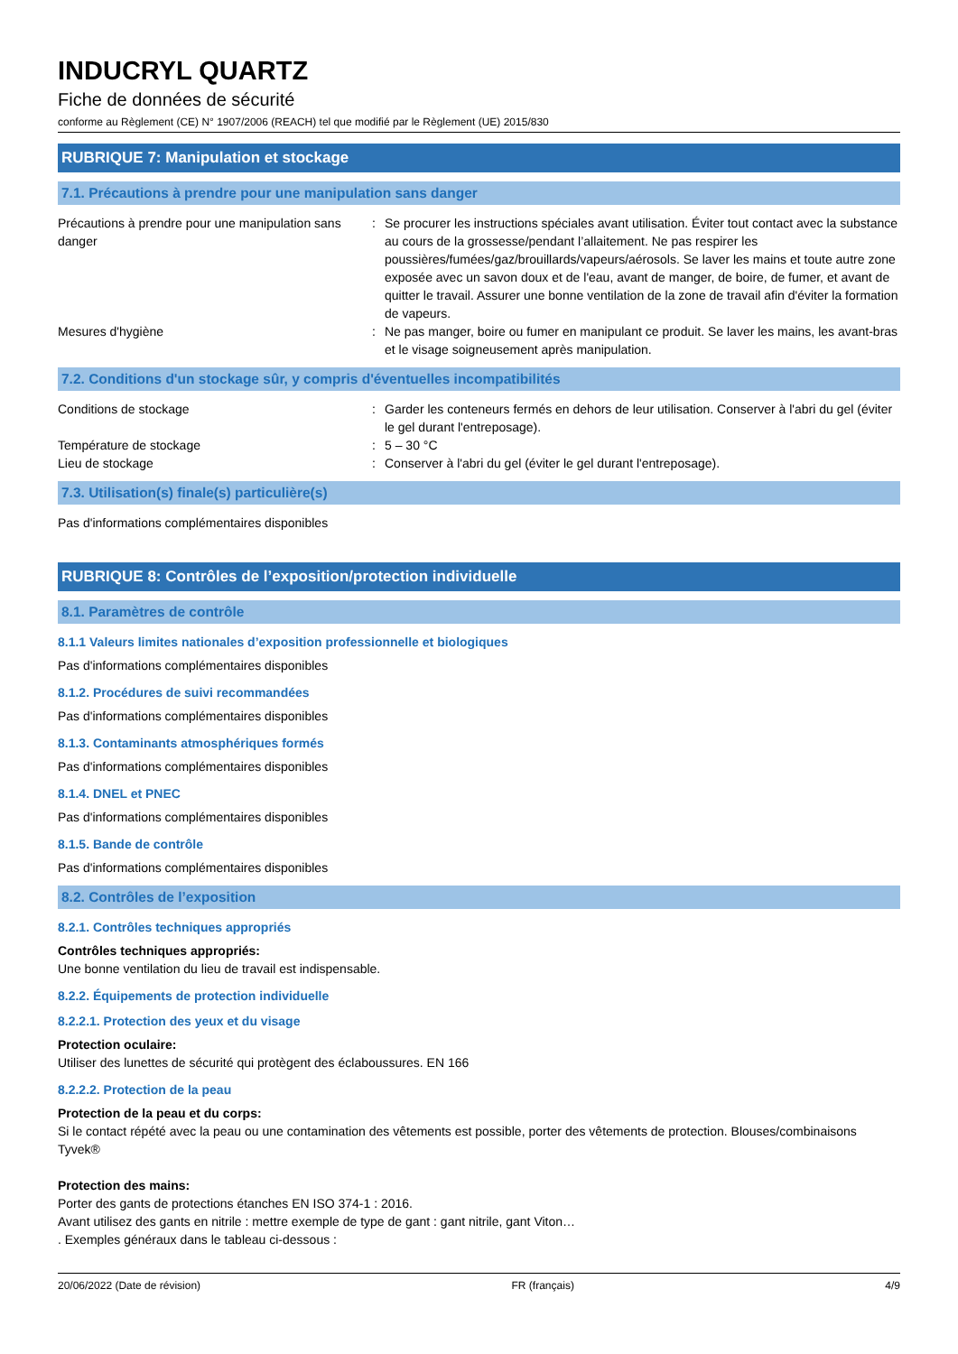INDUCRYL QUARTZ
Fiche de données de sécurité
conforme au Règlement (CE) N° 1907/2006 (REACH) tel que modifié par le Règlement (UE) 2015/830
RUBRIQUE 7: Manipulation et stockage
7.1. Précautions à prendre pour une manipulation sans danger
| Précautions à prendre pour une manipulation sans danger | : | Se procurer les instructions spéciales avant utilisation. Éviter tout contact avec la substance au cours de la grossesse/pendant l’allaitement. Ne pas respirer les poussières/fumées/gaz/brouillards/vapeurs/aérosols. Se laver les mains et toute autre zone exposée avec un savon doux et de l'eau, avant de manger, de boire, de fumer, et avant de quitter le travail. Assurer une bonne ventilation de la zone de travail afin d'éviter la formation de vapeurs. |
| Mesures d'hygiène | : | Ne pas manger, boire ou fumer en manipulant ce produit. Se laver les mains, les avant-bras et le visage soigneusement après manipulation. |
7.2. Conditions d'un stockage sûr, y compris d'éventuelles incompatibilités
| Conditions de stockage | : | Garder les conteneurs fermés en dehors de leur utilisation. Conserver à l'abri du gel (éviter le gel durant l'entreposage). |
| Température de stockage | : | 5 – 30 °C |
| Lieu de stockage | : | Conserver à l'abri du gel (éviter le gel durant l'entreposage). |
7.3. Utilisation(s) finale(s) particulière(s)
Pas d'informations complémentaires disponibles
RUBRIQUE 8: Contrôles de l’exposition/protection individuelle
8.1. Paramètres de contrôle
8.1.1 Valeurs limites nationales d’exposition professionnelle et biologiques
Pas d'informations complémentaires disponibles
8.1.2. Procédures de suivi recommandées
Pas d'informations complémentaires disponibles
8.1.3. Contaminants atmosphériques formés
Pas d'informations complémentaires disponibles
8.1.4. DNEL et PNEC
Pas d'informations complémentaires disponibles
8.1.5. Bande de contrôle
Pas d'informations complémentaires disponibles
8.2. Contrôles de l’exposition
8.2.1. Contrôles techniques appropriés
Contrôles techniques appropriés:
Une bonne ventilation du lieu de travail est indispensable.
8.2.2. Équipements de protection individuelle
8.2.2.1. Protection des yeux et du visage
Protection oculaire:
Utiliser des lunettes de sécurité qui protègent des éclaboussures. EN 166
8.2.2.2. Protection de la peau
Protection de la peau et du corps:
Si le contact répété avec la peau ou une contamination des vêtements est possible, porter des vêtements de protection. Blouses/combinaisons Tyvek®
Protection des mains:
Porter des gants de protections étanches EN ISO 374-1 : 2016.
Avant utilisez des gants en nitrile : mettre exemple de type de gant : gant nitrile, gant Viton…
. Exemples généraux dans le tableau ci-dessous :
20/06/2022 (Date de révision) FR (français) 4/9